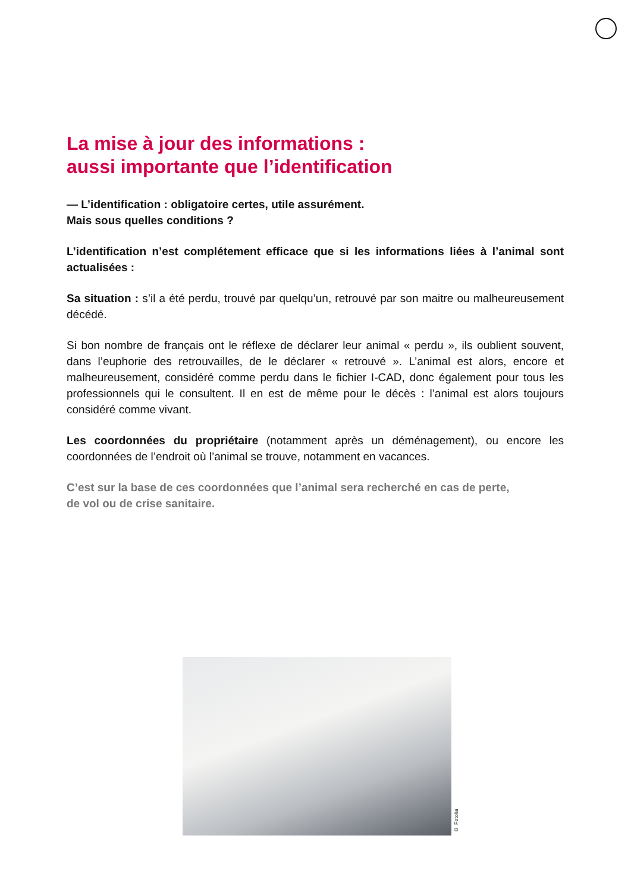La mise à jour des informations :
aussi importante que l’identification
— L’identification : obligatoire certes, utile assurément.
Mais sous quelles conditions ?
L’identification n’est complétement efficace que si les informations liées à l’animal sont actualisées :
Sa situation : s’il a été perdu, trouvé par quelqu’un, retrouvé par son maitre ou malheureusement décédé.
Si bon nombre de français ont le réflexe de déclarer leur animal « perdu », ils oublient souvent, dans l’euphorie des retrouvailles, de le déclarer « retrouvé ». L’animal est alors, encore et malheureusement, considéré comme perdu dans le fichier I-CAD, donc également pour tous les professionnels qui le consultent. Il en est de même pour le décès : l’animal est alors toujours considéré comme vivant.
Les coordonnées du propriétaire (notamment après un déménagement), ou encore les coordonnées de l’endroit où l’animal se trouve, notamment en vacances.
C’est sur la base de ces coordonnées que l’animal sera recherché en cas de perte,
de vol ou de crise sanitaire.
© Fotolia